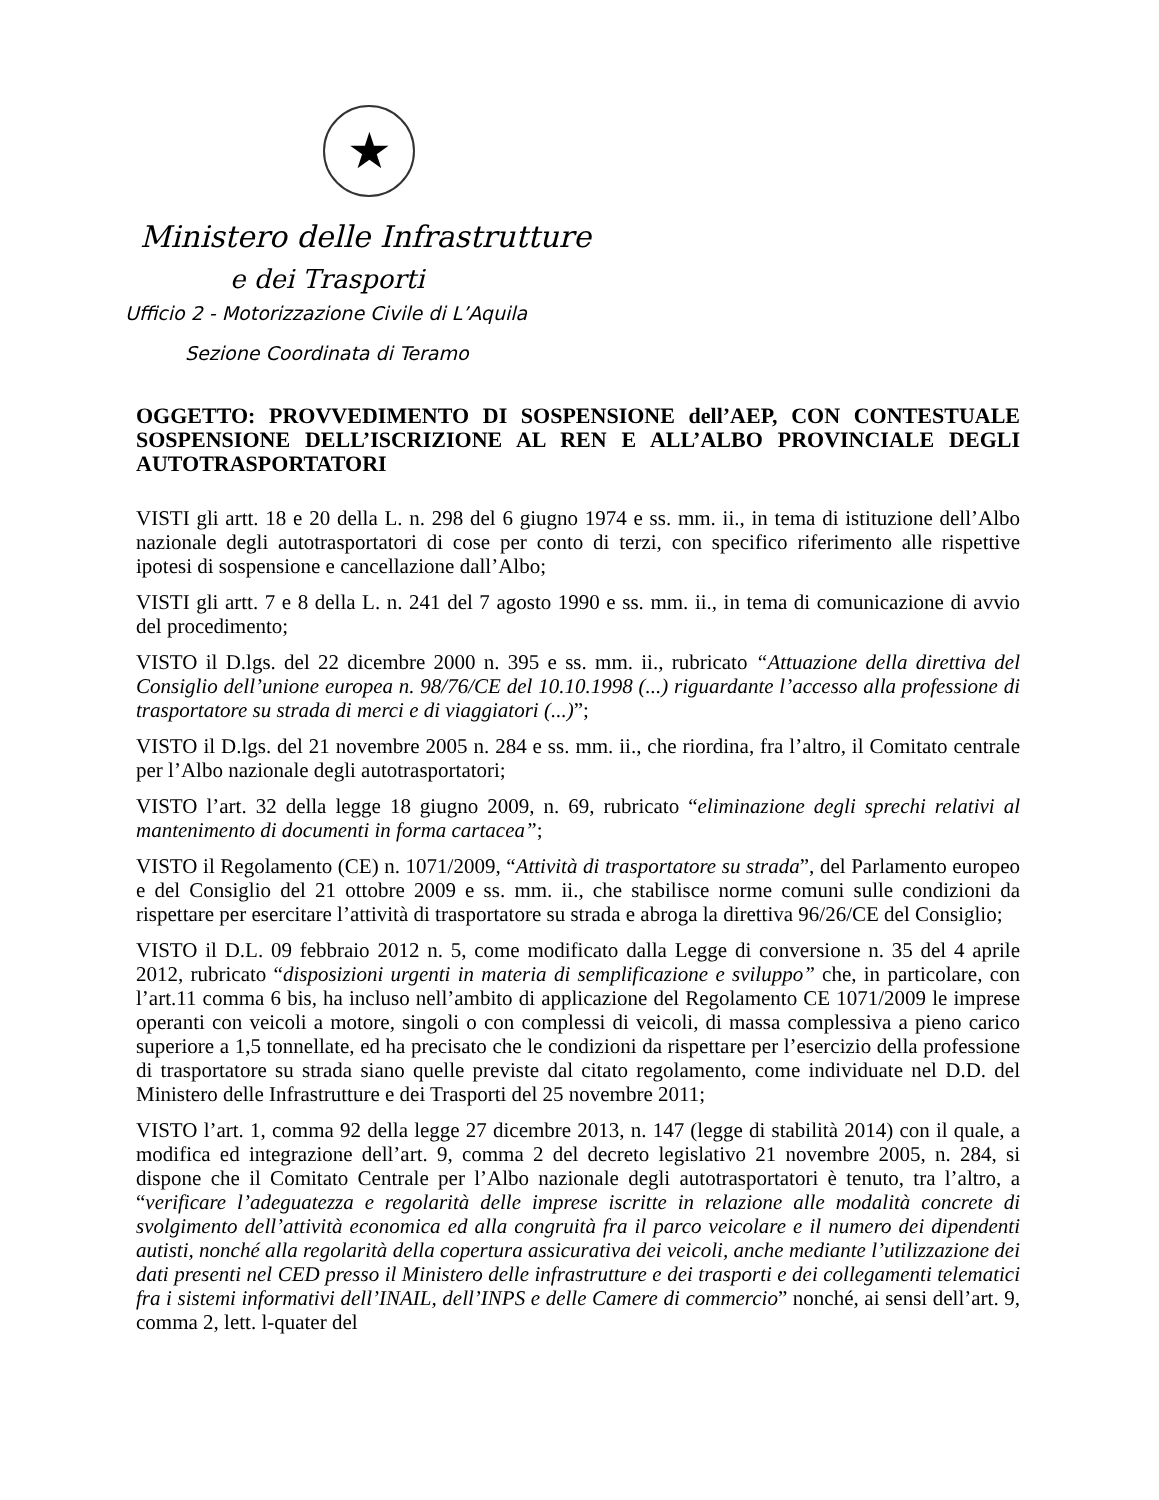★
Ministero delle Infrastrutture
e dei Trasporti
Ufficio 2 - Motorizzazione Civile di L’Aquila
Sezione Coordinata di Teramo
OGGETTO: PROVVEDIMENTO DI SOSPENSIONE dell’AEP, CON CONTESTUALE SOSPENSIONE DELL’ISCRIZIONE AL REN E ALL’ALBO PROVINCIALE DEGLI AUTOTRASPORTATORI
VISTI gli artt. 18 e 20 della L. n. 298 del 6 giugno 1974 e ss. mm. ii., in tema di istituzione dell’Albo nazionale degli autotrasportatori di cose per conto di terzi, con specifico riferimento alle rispettive ipotesi di sospensione e cancellazione dall’Albo;
VISTI gli artt. 7 e 8 della L. n. 241 del 7 agosto 1990 e ss. mm. ii., in tema di comunicazione di avvio del procedimento;
VISTO il D.lgs. del 22 dicembre 2000 n. 395 e ss. mm. ii., rubricato “Attuazione della direttiva del Consiglio dell’unione europea n. 98/76/CE del 10.10.1998 (...) riguardante l’accesso alla professione di trasportatore su strada di merci e di viaggiatori (...)”;
VISTO il D.lgs. del 21 novembre 2005 n. 284 e ss. mm. ii., che riordina, fra l’altro, il Comitato centrale per l’Albo nazionale degli autotrasportatori;
VISTO l’art. 32 della legge 18 giugno 2009, n. 69, rubricato “eliminazione degli sprechi relativi al mantenimento di documenti in forma cartacea”;
VISTO il Regolamento (CE) n. 1071/2009, “Attività di trasportatore su strada”, del Parlamento europeo e del Consiglio del 21 ottobre 2009 e ss. mm. ii., che stabilisce norme comuni sulle condizioni da rispettare per esercitare l’attività di trasportatore su strada e abroga la direttiva 96/26/CE del Consiglio;
VISTO il D.L. 09 febbraio 2012 n. 5, come modificato dalla Legge di conversione n. 35 del 4 aprile 2012, rubricato “disposizioni urgenti in materia di semplificazione e sviluppo” che, in particolare, con l’art.11 comma 6 bis, ha incluso nell’ambito di applicazione del Regolamento CE 1071/2009 le imprese operanti con veicoli a motore, singoli o con complessi di veicoli, di massa complessiva a pieno carico superiore a 1,5 tonnellate, ed ha precisato che le condizioni da rispettare per l’esercizio della professione di trasportatore su strada siano quelle previste dal citato regolamento, come individuate nel D.D. del Ministero delle Infrastrutture e dei Trasporti del 25 novembre 2011;
VISTO l’art. 1, comma 92 della legge 27 dicembre 2013, n. 147 (legge di stabilità 2014) con il quale, a modifica ed integrazione dell’art. 9, comma 2 del decreto legislativo 21 novembre 2005, n. 284, si dispone che il Comitato Centrale per l’Albo nazionale degli autotrasportatori è tenuto, tra l’altro, a “verificare l’adeguatezza e regolarità delle imprese iscritte in relazione alle modalità concrete di svolgimento dell’attività economica ed alla congruità fra il parco veicolare e il numero dei dipendenti autisti, nonché alla regolarità della copertura assicurativa dei veicoli, anche mediante l’utilizzazione dei dati presenti nel CED presso il Ministero delle infrastrutture e dei trasporti e dei collegamenti telematici fra i sistemi informativi dell’INAIL, dell’INPS e delle Camere di commercio” nonché, ai sensi dell’art. 9, comma 2, lett. l-quater del